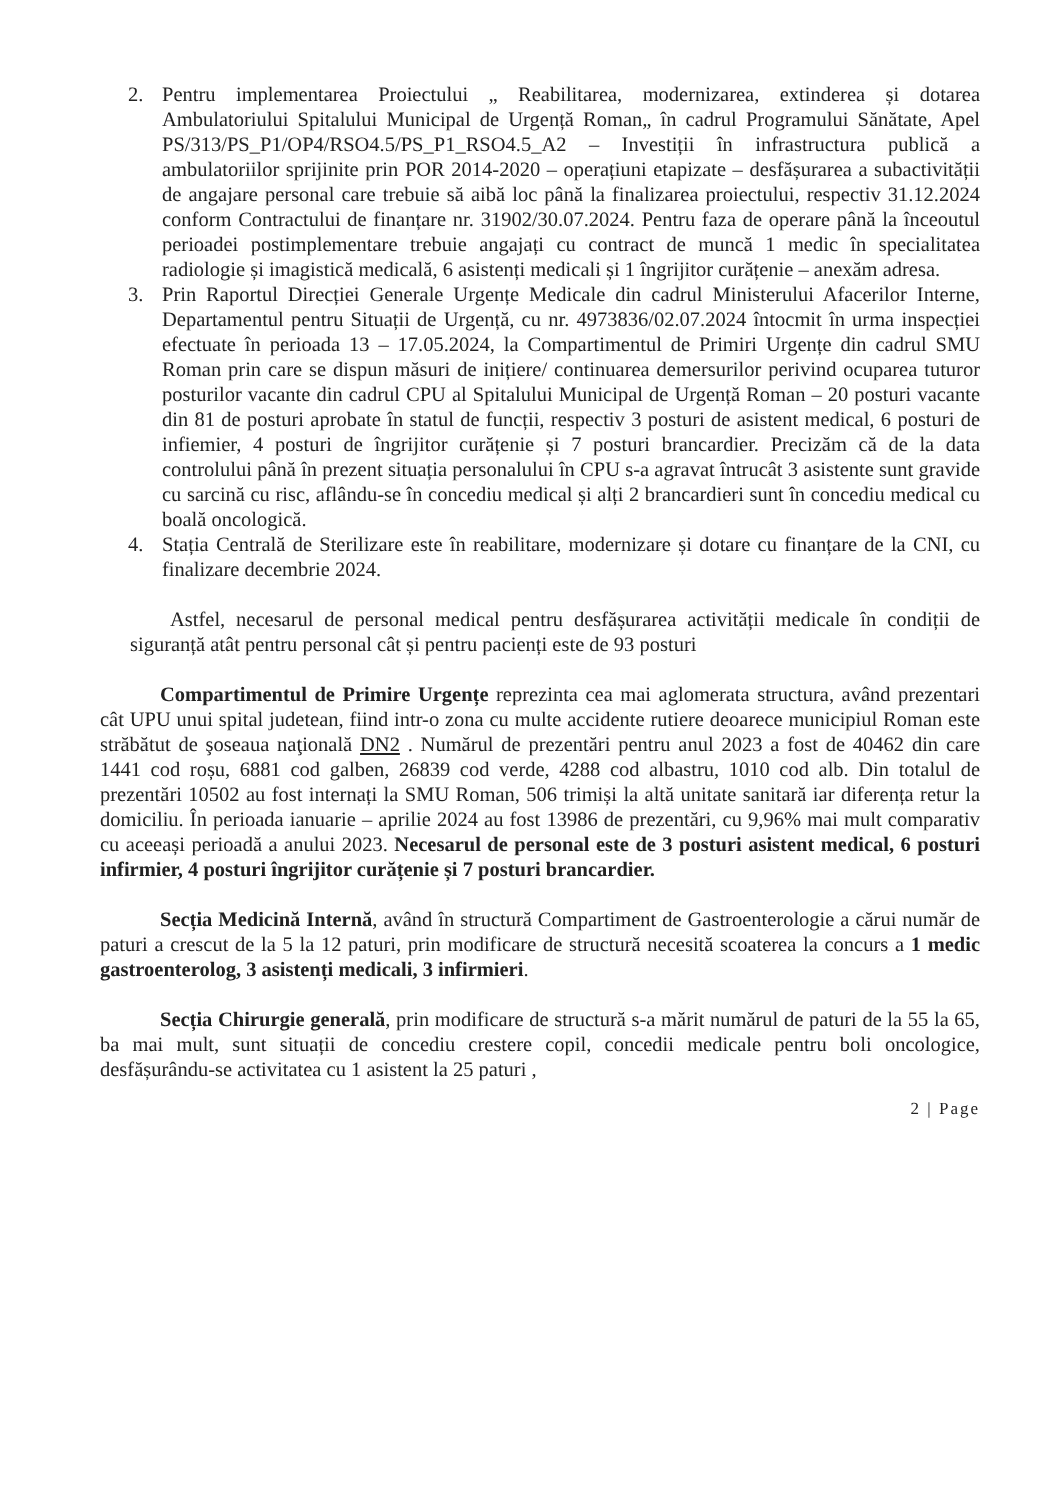2. Pentru implementarea Proiectului „ Reabilitarea, modernizarea, extinderea și dotarea Ambulatoriului Spitalului Municipal de Urgență Roman„ în cadrul Programului Sănătate, Apel PS/313/PS_P1/OP4/RSO4.5/PS_P1_RSO4.5_A2 – Investiții în infrastructura publică a ambulatoriilor sprijinite prin POR 2014-2020 – operațiuni etapizate – desfășurarea a subactivității de angajare personal care trebuie să aibă loc până la finalizarea proiectului, respectiv 31.12.2024 conform Contractului de finanțare nr. 31902/30.07.2024. Pentru faza de operare până la înceoutul perioadei postimplementare trebuie angajați cu contract de muncă 1 medic în specialitatea radiologie și imagistică medicală, 6 asistenți medicali și 1 îngrijitor curățenie – anexăm adresa.
3. Prin Raportul Direcției Generale Urgențe Medicale din cadrul Ministerului Afacerilor Interne, Departamentul pentru Situații de Urgență, cu nr. 4973836/02.07.2024 întocmit în urma inspecției efectuate în perioada 13 – 17.05.2024, la Compartimentul de Primiri Urgențe din cadrul SMU Roman prin care se dispun măsuri de inițiere/ continuarea demersurilor perivind ocuparea tuturor posturilor vacante din cadrul CPU al Spitalului Municipal de Urgență Roman – 20 posturi vacante din 81 de posturi aprobate în statul de funcții, respectiv 3 posturi de asistent medical, 6 posturi de infiemier, 4 posturi de îngrijitor curățenie și 7 posturi brancardier. Precizăm că de la data controlului până în prezent situația personalului în CPU s-a agravat întrucât 3 asistente sunt gravide cu sarcină cu risc, aflându-se în concediu medical și alți 2 brancardieri sunt în concediu medical cu boală oncologică.
4. Stația Centrală de Sterilizare este în reabilitare, modernizare și dotare cu finanțare de la CNI, cu finalizare decembrie 2024.
Astfel, necesarul de personal medical pentru desfășurarea activității medicale în condiții de siguranță atât pentru personal cât și pentru pacienți este de 93 posturi
Compartimentul de Primire Urgențe reprezinta cea mai aglomerata structura, având prezentari cât UPU unui spital judetean, fiind intr-o zona cu multe accidente rutiere deoarece municipiul Roman este străbătut de şoseaua naţională DN2 . Numărul de prezentări pentru anul 2023 a fost de 40462 din care 1441 cod roșu, 6881 cod galben, 26839 cod verde, 4288 cod albastru, 1010 cod alb. Din totalul de prezentări 10502 au fost internați la SMU Roman, 506 trimiși la altă unitate sanitară iar diferența retur la domiciliu. În perioada ianuarie – aprilie 2024 au fost 13986 de prezentări, cu 9,96% mai mult comparativ cu aceeași perioadă a anului 2023. Necesarul de personal este de 3 posturi asistent medical, 6 posturi infirmier, 4 posturi îngrijitor curățenie și 7 posturi brancardier.
Secția Medicină Internă, având în structură Compartiment de Gastroenterologie a cărui număr de paturi a crescut de la 5 la 12 paturi, prin modificare de structură necesită scoaterea la concurs a 1 medic gastroenterolog, 3 asistenți medicali, 3 infirmieri.
Secția Chirurgie generală, prin modificare de structură s-a mărit numărul de paturi de la 55 la 65, ba mai mult, sunt situații de concediu crestere copil, concedii medicale pentru boli oncologice, desfășurându-se activitatea cu 1 asistent la 25 paturi ,
2 | Page